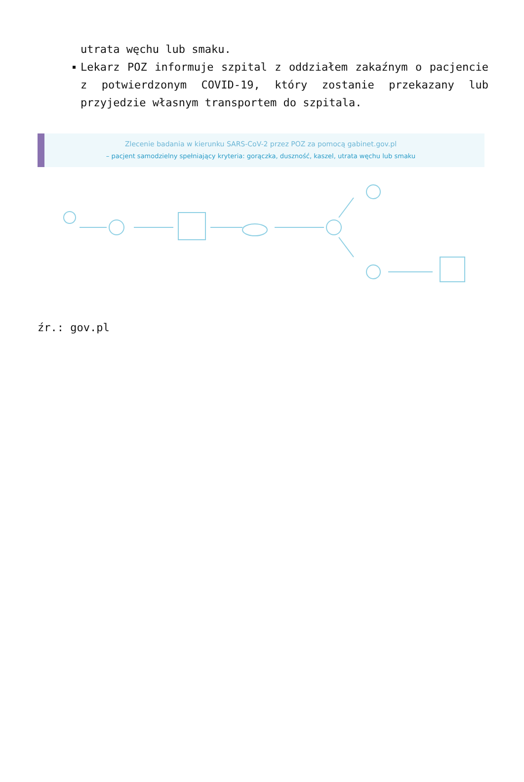utrata węchu lub smaku.
Lekarz POZ informuje szpital z oddziałem zakaźnym o pacjencie z potwierdzonym COVID-19, który zostanie przekazany lub przyjedzie własnym transportem do szpitala.
Zlecenie badania w kierunku SARS-CoV-2 przez POZ za pomocą gabinet.gov.pl
– pacjent samodzielny spełniający kryteria: gorączka, duszność, kaszel, utrata węchu lub smaku
źr.: gov.pl